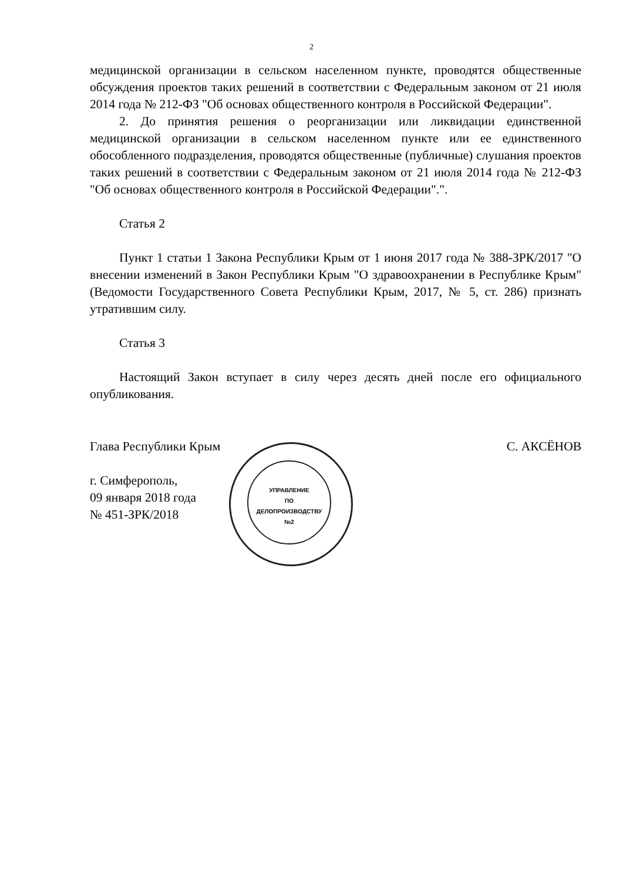2
медицинской организации в сельском населенном пункте, проводятся общественные обсуждения проектов таких решений в соответствии с Федеральным законом от 21 июля 2014 года № 212-ФЗ "Об основах общественного контроля в Российской Федерации".
2. До принятия решения о реорганизации или ликвидации единственной медицинской организации в сельском населенном пункте или ее единственного обособленного подразделения, проводятся общественные (публичные) слушания проектов таких решений в соответствии с Федеральным законом от 21 июля 2014 года № 212-ФЗ "Об основах общественного контроля в Российской Федерации".".
Статья 2
Пункт 1 статьи 1 Закона Республики Крым от 1 июня 2017 года № 388-ЗРК/2017 "О внесении изменений в Закон Республики Крым "О здравоохранении в Республике Крым" (Ведомости Государственного Совета Республики Крым, 2017, № 5, ст. 286) признать утратившим силу.
Статья 3
Настоящий Закон вступает в силу через десять дней после его официального опубликования.
Глава Республики Крым С. АКСЁНОВ
г. Симферополь,
09 января 2018 года
№ 451-ЗРК/2018
УПРАВЛЕНИЕ
ПО
ДЕЛОПРОИЗВОДСТВУ
№2